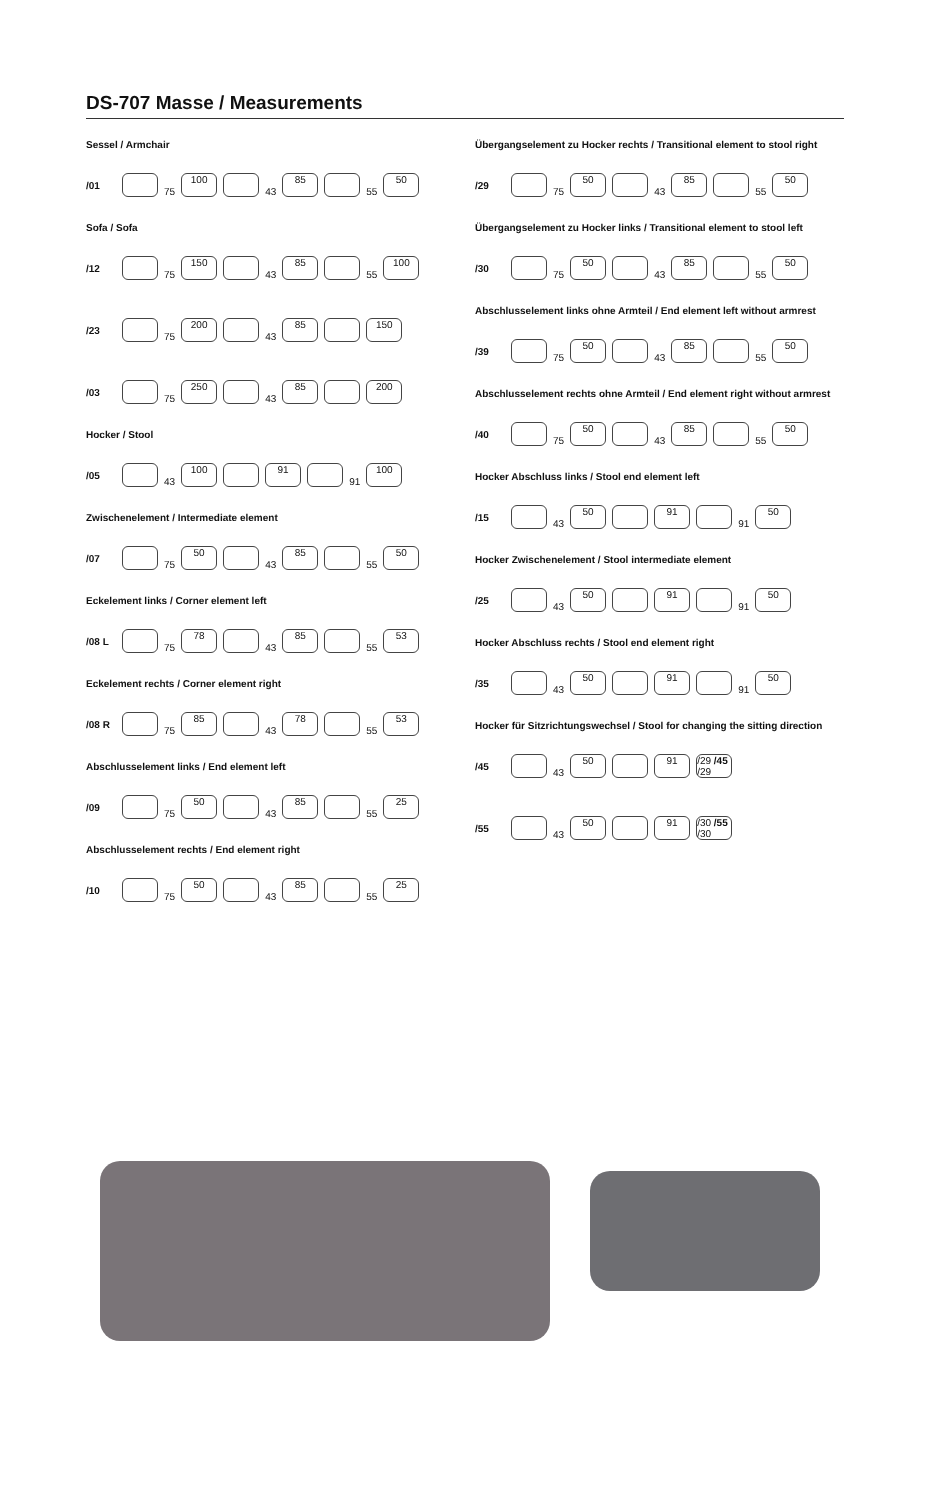DS-707 Masse / Measurements
Sessel / Armchair
/01 75 100 43 85 55 50
Sofa / Sofa
/12 75 150 43 85 55 100
/23 75 200 43 85 150
/03 75 250 43 85 200
Hocker / Stool
/05 43 100 91 91 100
Zwischenelement / Intermediate element
/07 75 50 43 85 55 50
Eckelement links / Corner element left
/08 L 75 78 43 85 55 53
Eckelement rechts / Corner element right
/08 R 75 85 43 78 55 53
Abschlusselement links / End element left
/09 75 50 43 85 55 25
Abschlusselement rechts / End element right
/10 75 50 43 85 55 25
Übergangselement zu Hocker rechts / Transitional element to stool right
/29 75 50 43 85 55 50
Übergangselement zu Hocker links / Transitional element to stool left
/30 75 50 43 85 55 50
Abschlusselement links ohne Armteil / End element left without armrest
/39 75 50 43 85 55 50
Abschlusselement rechts ohne Armteil / End element right without armrest
/40 75 50 43 85 55 50
Hocker Abschluss links / Stool end element left
/15 43 50 91 91 50
Hocker Zwischenelement / Stool intermediate element
/25 43 50 91 91 50
Hocker Abschluss rechts / Stool end element right
/35 43 50 91 91 50
Hocker für Sitzrichtungswechsel / Stool for changing the sitting direction
/45 43 50 91 /29 /45 /29
/55 43 50 91 /30 /55 /30